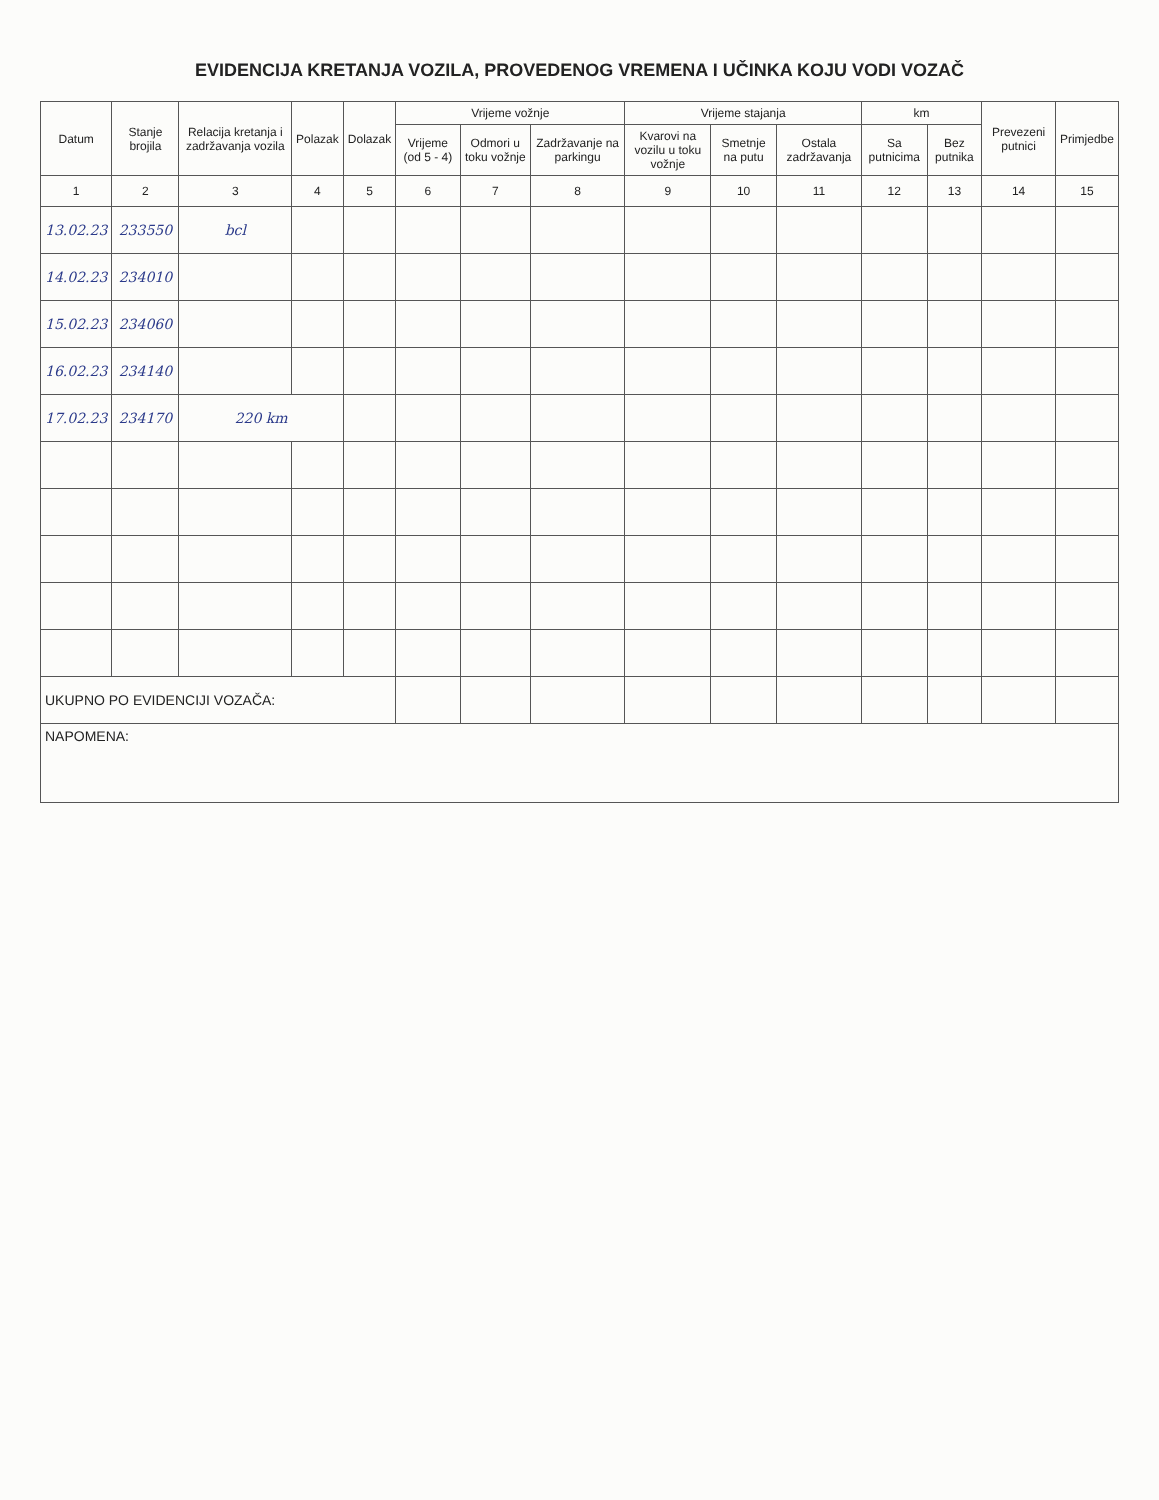EVIDENCIJA KRETANJA VOZILA, PROVEDENOG VREMENA I UČINKA KOJU VODI VOZAČ
| Datum | Stanje brojila | Relacija kretanja i zadržavanja vozila | Polazak | Dolazak | Vrijeme vožnje | | | Vrijeme stajanja | | | km | | Prevezeni putnici | Primjedbe |
| --- | --- | --- | --- | --- | --- | --- | --- | --- | --- | --- | --- | --- | --- | --- |
| | | | | | Vrijeme (od 5 - 4) | Odmori u toku vožnje | Zadržavanje na parkingu | Kvarovi na vozilu u toku vožnje | Smetnje na putu | Ostala zadržavanja | Sa putnicima | Bez putnika | | |
| 1 | 2 | 3 | 4 | 5 | 6 | 7 | 8 | 9 | 10 | 11 | 12 | 13 | 14 | 15 |
| 13.02.23 | 233550 | bcl | | | | | | | | | | | | |
| 14.02.23 | 234010 | | | | | | | | | | | | | |
| 15.02.23 | 234060 | | | | | | | | | | | | | |
| 16.02.23 | 234140 | | | | | | | | | | | | | |
| 17.02.23 | 234170 | 220 km | | | | | | | | | | | | |
| UKUPNO PO EVIDENCIJI VOZAČA: | | | | | | | | | | | | | | |
| NAPOMENA: | | | | | | | | | | | | | | |